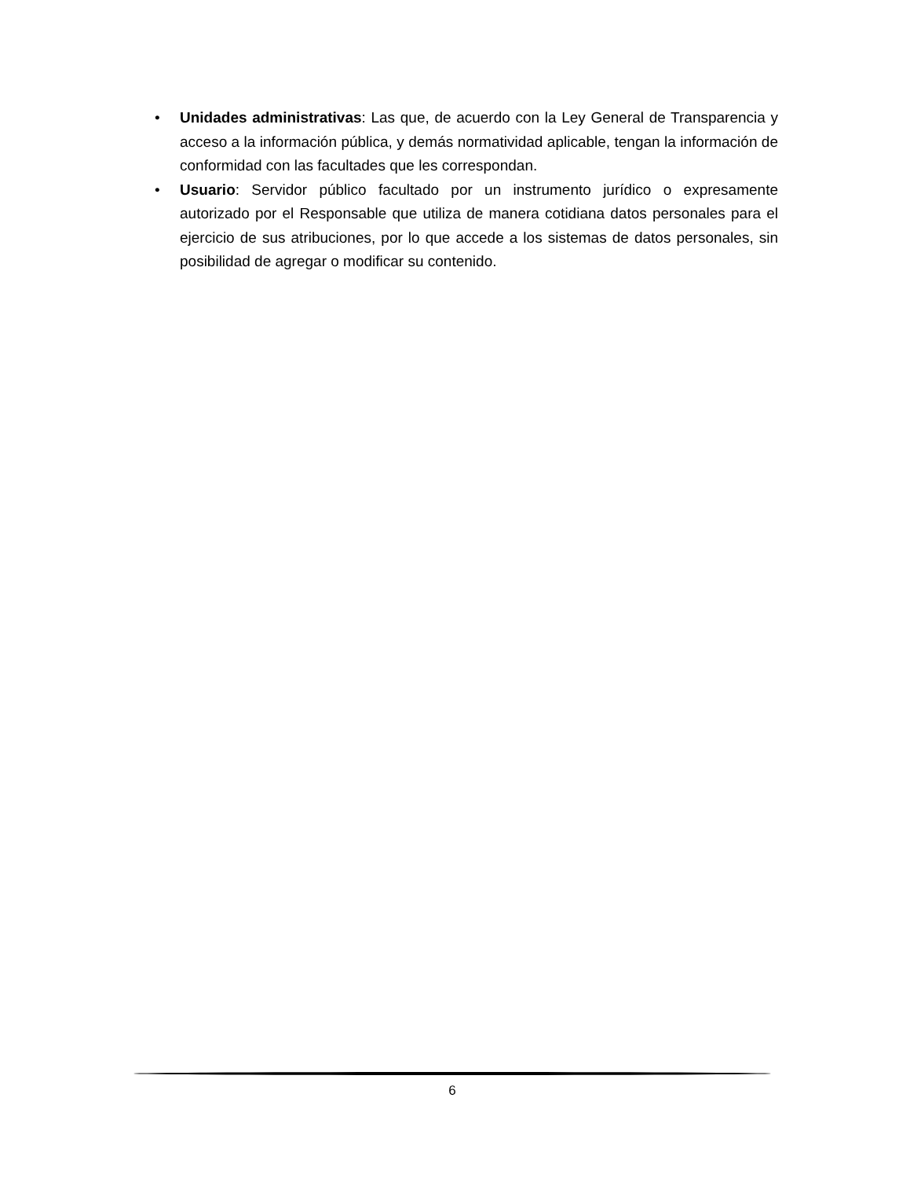• Unidades administrativas: Las que, de acuerdo con la Ley General de Transparencia y acceso a la información pública, y demás normatividad aplicable, tengan la información de conformidad con las facultades que les correspondan.
• Usuario: Servidor público facultado por un instrumento jurídico o expresamente autorizado por el Responsable que utiliza de manera cotidiana datos personales para el ejercicio de sus atribuciones, por lo que accede a los sistemas de datos personales, sin posibilidad de agregar o modificar su contenido.
6